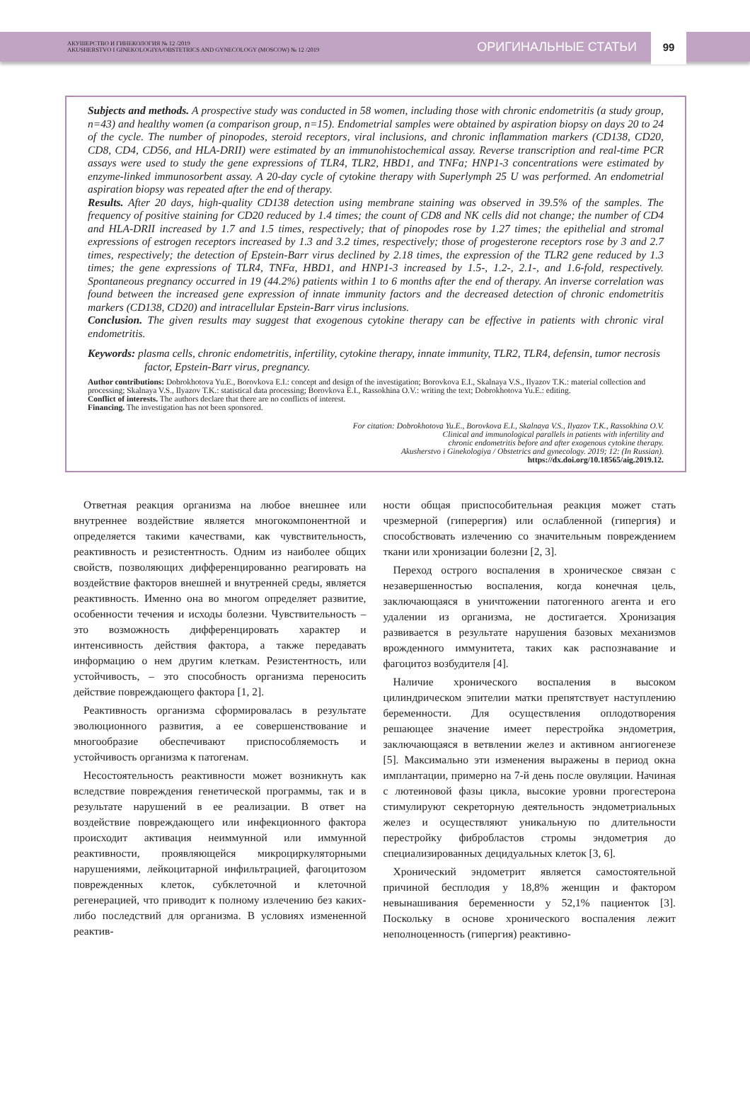АКУШЕРСТВО И ГИНЕКОЛОГИЯ № 12 /2019
AKUSHERSTVO I GINEKOLOGIYA/OBSTETRICS AND GYNECOLOGY (MOSCOW) № 12 /2019
ОРИГИНАЛЬНЫЕ СТАТЬИ
99
Subjects and methods. A prospective study was conducted in 58 women, including those with chronic endometritis (a study group, n=43) and healthy women (a comparison group, n=15). Endometrial samples were obtained by aspiration biopsy on days 20 to 24 of the cycle. The number of pinopodes, steroid receptors, viral inclusions, and chronic inflammation markers (CD138, CD20, CD8, CD4, CD56, and HLA-DRII) were estimated by an immunohistochemical assay. Reverse transcription and real-time PCR assays were used to study the gene expressions of TLR4, TLR2, HBD1, and TNFa; HNP1-3 concentrations were estimated by enzyme-linked immunosorbent assay. A 20-day cycle of cytokine therapy with Superlymph 25 U was performed. An endometrial aspiration biopsy was repeated after the end of therapy.
Results. After 20 days, high-quality CD138 detection using membrane staining was observed in 39.5% of the samples. The frequency of positive staining for CD20 reduced by 1.4 times; the count of CD8 and NK cells did not change; the number of CD4 and HLA-DRII increased by 1.7 and 1.5 times, respectively; that of pinopodes rose by 1.27 times; the epithelial and stromal expressions of estrogen receptors increased by 1.3 and 3.2 times, respectively; those of progesterone receptors rose by 3 and 2.7 times, respectively; the detection of Epstein-Barr virus declined by 2.18 times, the expression of the TLR2 gene reduced by 1.3 times; the gene expressions of TLR4, TNFα, HBD1, and HNP1-3 increased by 1.5-, 1.2-, 2.1-, and 1.6-fold, respectively. Spontaneous pregnancy occurred in 19 (44.2%) patients within 1 to 6 months after the end of therapy. An inverse correlation was found between the increased gene expression of innate immunity factors and the decreased detection of chronic endometritis markers (CD138, CD20) and intracellular Epstein-Barr virus inclusions.
Conclusion. The given results may suggest that exogenous cytokine therapy can be effective in patients with chronic viral endometritis.
Keywords: plasma cells, chronic endometritis, infertility, cytokine therapy, innate immunity, TLR2, TLR4, defensin, tumor necrosis factor, Epstein-Barr virus, pregnancy.
Author contributions: Dobrokhotova Yu.E., Borovkova E.I.: concept and design of the investigation; Borovkova E.I., Skalnaya V.S., Ilyazov T.K.: material collection and processing; Skalnaya V.S., Ilyazov T.K.: statistical data processing; Borovkova E.I., Rassokhina O.V.: writing the text; Dobrokhotova Yu.E.: editing.
Conflict of interests. The authors declare that there are no conflicts of interest.
Financing. The investigation has not been sponsored.
For citation: Dobrokhotova Yu.E., Borovkova E.I., Skalnaya V.S., Ilyazov T.K., Rassokhina O.V.
Clinical and immunological parallels in patients with infertility and
chronic endometritis before and after exogenous cytokine therapy.
Akusherstvo i Ginekologiya / Obstetrics and gynecology. 2019; 12: (In Russian).
https://dx.doi.org/10.18565/aig.2019.12.
Ответная реакция организма на любое внешнее или внутреннее воздействие является многокомпонентной и определяется такими качествами, как чувствительность, реактивность и резистентность. Одним из наиболее общих свойств, позволяющих дифференцированно реагировать на воздействие факторов внешней и внутренней среды, является реактивность. Именно она во многом определяет развитие, особенности течения и исходы болезни. Чувствительность – это возможность дифференцировать характер и интенсивность действия фактора, а также передавать информацию о нем другим клеткам. Резистентность, или устойчивость, – это способность организма переносить действие повреждающего фактора [1, 2].
Реактивность организма сформировалась в результате эволюционного развития, а ее совершенствование и многообразие обеспечивают приспособляемость и устойчивость организма к патогенам.
Несостоятельность реактивности может возникнуть как вследствие повреждения генетической программы, так и в результате нарушений в ее реализации. В ответ на воздействие повреждающего или инфекционного фактора происходит активация неиммунной или иммунной реактивности, проявляющейся микроциркуляторными нарушениями, лейкоцитарной инфильтрацией, фагоцитозом поврежденных клеток, субклеточной и клеточной регенерацией, что приводит к полному излечению без каких-либо последствий для организма. В условиях измененной реактив-
ности общая приспособительная реакция может стать чрезмерной (гиперергия) или ослабленной (гипергия) и способствовать излечению со значительным повреждением ткани или хронизации болезни [2, 3].
Переход острого воспаления в хроническое связан с незавершенностью воспаления, когда конечная цель, заключающаяся в уничтожении патогенного агента и его удалении из организма, не достигается. Хронизация развивается в результате нарушения базовых механизмов врожденного иммунитета, таких как распознавание и фагоцитоз возбудителя [4].
Наличие хронического воспаления в высоком цилиндрическом эпителии матки препятствует наступлению беременности. Для осуществления оплодотворения решающее значение имеет перестройка эндометрия, заключающаяся в ветвлении желез и активном ангиогенезе [5]. Максимально эти изменения выражены в период окна имплантации, примерно на 7-й день после овуляции. Начиная с лютеиновой фазы цикла, высокие уровни прогестерона стимулируют секреторную деятельность эндометриальных желез и осуществляют уникальную по длительности перестройку фибробластов стромы эндометрия до специализированных децидуальных клеток [3, 6].
Хронический эндометрит является самостоятельной причиной бесплодия у 18,8% женщин и фактором невынашивания беременности у 52,1% пациенток [3]. Поскольку в основе хронического воспаления лежит неполноценность (гипергия) реактивно-